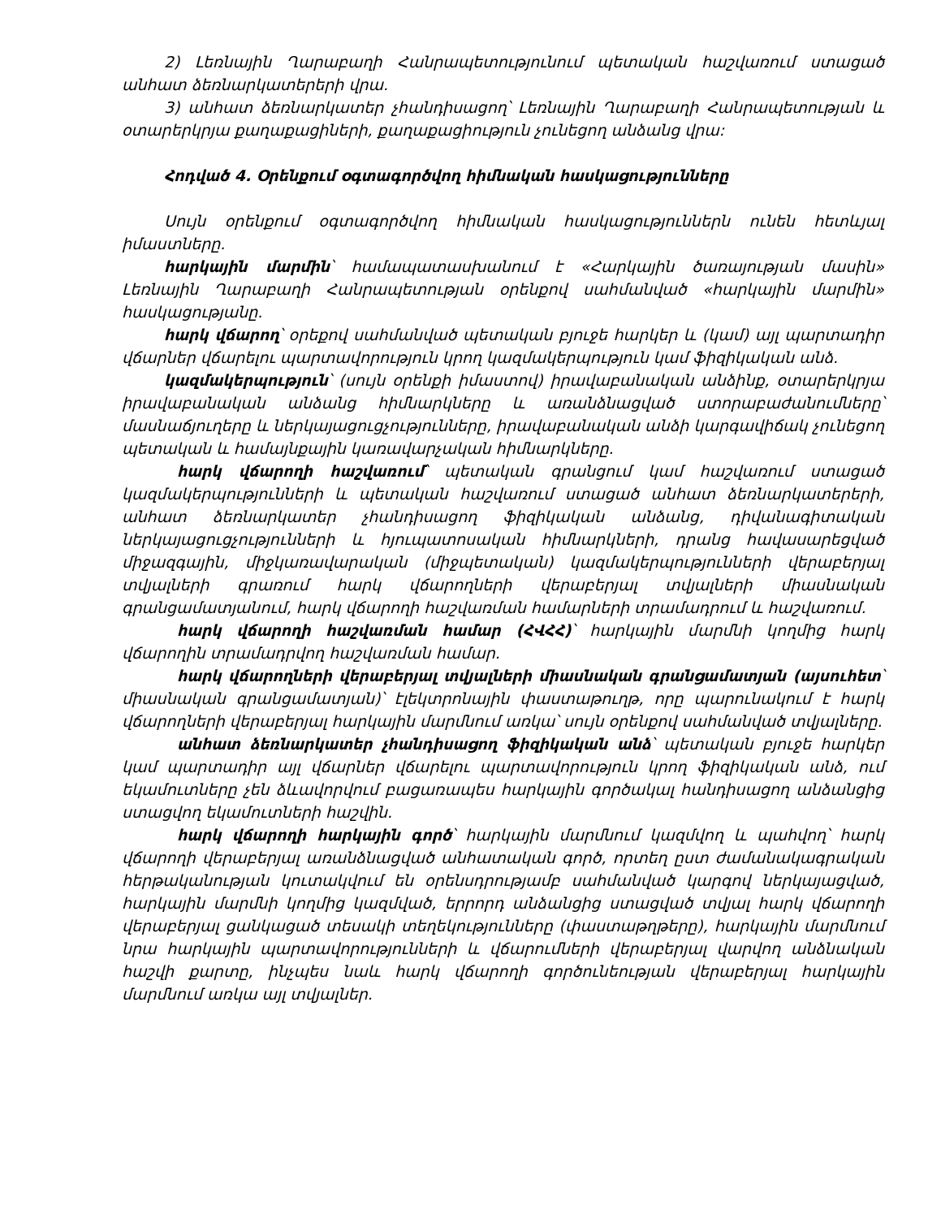2) Լեռնային Ղարաբաղի Հանրապետությունում պետական հաշվառում ստացած անհատ ձեռնարկատերերի վրա.
3) անհատ ձեռնարկատեր չհանդիսացող՝ Լեռնային Ղարաբաղի Հանրապետության և օտարերկրյա քաղաքացիների, քաղաքացիություն չունեցող անձանց վրա:
Հոդված 4. Օրենքում օգտագործվող հիմնական հասկացությունները
Սույն օրենքում օգտագործվող հիմնական հասկացություններն ունեն հետևյալ իմաստները.
հարկային մարմին՝ համապատասխանում է «Հարկային ծառայության մասին» Լեռնային Ղարաբաղի Հանրապետության օրենքով սահմանված «հարկային մարմին» հասկացությանը.
հարկ վճարող՝ օրեքով սահմանված պետական բյուջե հարկեր և (կամ) այլ պարտադիր վճարներ վճարելու պարտավորություն կրող կազմակերպություն կամ ֆիզիկական անձ.
կազմակերպություն՝ (սույն օրենքի իմաստով) իրավաբանական անձինք, օտարերկրյա իրավաբանական անձանց հիմնարկները և առանձնացված ստորաբաժանումները՝ մասնաճյուղերը և ներկայացուցչությունները, իրավաբանական անձի կարգավիճակ չունեցող պետական և համայնքային կառավարչական հիմնարկները.
հարկ վճարողի հաշվառում՝ պետական գրանցում կամ հաշվառում ստացած կազմակերպությունների և պետական հաշվառում ստացած անհատ ձեռնարկատերերի, անհատ ձեռնարկատեր չհանդիսացող ֆիզիկական անձանց, դիվանագիտական ներկայացուցչությունների և հյուպատոսական հիմնարկների, դրանց հավասարեցված միջազգային, միջկառավարական (միջպետական) կազմակերպությունների վերաբերյալ տվյալների գրառում հարկ վճարողների վերաբերյալ տվյալների միասնական գրանցամատյանում, հարկ վճարողի հաշվառման համարների տրամադրում և հաշվառում.
հարկ վճարողի հաշվառման համար (ՀՎՀՀ)՝ հարկային մարմնի կողմից հարկ վճարողին տրամադրվող հաշվառման համար.
հարկ վճարողների վերաբերյալ տվյալների միասնական գրանցամատյան (այսուհետ՝ միասնական գրանցամատյան)՝ էլեկտրոնային փաստաթուղթ, որը պարունակում է հարկ վճարողների վերաբերյալ հարկային մարմնում առկա՝ սույն օրենքով սահմանված տվյալները.
անհատ ձեռնարկատեր չհանդիսացող ֆիզիկական անձ՝ պետական բյուջե հարկեր կամ պարտադիր այլ վճարներ վճարելու պարտավորություն կրող ֆիզիկական անձ, ում եկամուտները չեն ձևավորվում բացառապես հարկային գործակալ հանդիսացող անձանցից ստացվող եկամուտների հաշվին.
հարկ վճարողի հարկային գործ՝ հարկային մարմնում կազմվող և պահվող՝ հարկ վճարողի վերաբերյալ առանձնացված անհատական գործ, որտեղ ըստ ժամանակագրական հերթականության կուտակվում են օրենսդրությամբ սահմանված կարգով ներկայացված, հարկային մարմնի կողմից կազմված, երրորդ անձանցից ստացված տվյալ հարկ վճարողի վերաբերյալ ցանկացած տեսակի տեղեկությունները (փաստաթղթերը), հարկային մարմնում նրա հարկային պարտավորությունների և վճարումների վերաբերյալ վարվող անձնական հաշվի քարտը, ինչպես նաև հարկ վճարողի գործունեության վերաբերյալ հարկային մարմնում առկա այլ տվյալներ.